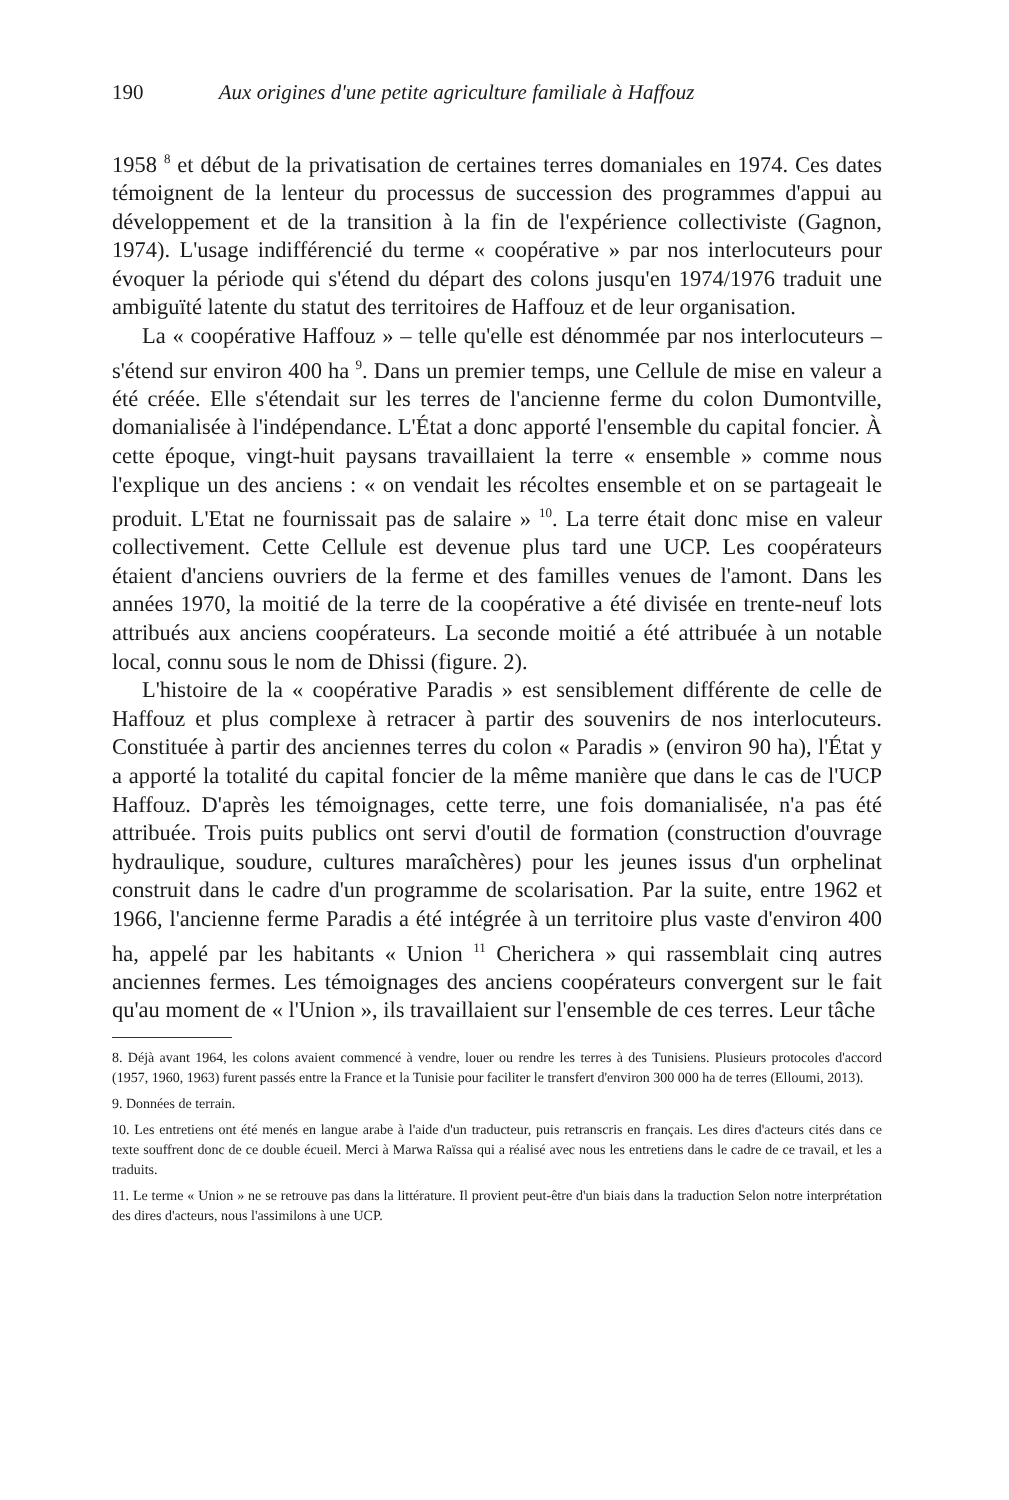190 Aux origines d'une petite agriculture familiale à Haffouz
1958 <sup>8</sup> et début de la privatisation de certaines terres domaniales en 1974. Ces dates témoignent de la lenteur du processus de succession des programmes d'appui au développement et de la transition à la fin de l'expérience collectiviste (Gagnon, 1974). L'usage indifférencié du terme « coopérative » par nos interlocuteurs pour évoquer la période qui s'étend du départ des colons jusqu'en 1974/1976 traduit une ambiguïté latente du statut des territoires de Haffouz et de leur organisation.
La « coopérative Haffouz » – telle qu'elle est dénommée par nos interlocuteurs – s'étend sur environ 400 ha <sup>9</sup>. Dans un premier temps, une Cellule de mise en valeur a été créée. Elle s'étendait sur les terres de l'ancienne ferme du colon Dumontville, domanialisée à l'indépendance. L'État a donc apporté l'ensemble du capital foncier. À cette époque, vingt-huit paysans travaillaient la terre « ensemble » comme nous l'explique un des anciens : « on vendait les récoltes ensemble et on se partageait le produit. L'Etat ne fournissait pas de salaire » <sup>10</sup>. La terre était donc mise en valeur collectivement. Cette Cellule est devenue plus tard une UCP. Les coopérateurs étaient d'anciens ouvriers de la ferme et des familles venues de l'amont. Dans les années 1970, la moitié de la terre de la coopérative a été divisée en trente-neuf lots attribués aux anciens coopérateurs. La seconde moitié a été attribuée à un notable local, connu sous le nom de Dhissi (figure. 2).
L'histoire de la « coopérative Paradis » est sensiblement différente de celle de Haffouz et plus complexe à retracer à partir des souvenirs de nos interlocuteurs. Constituée à partir des anciennes terres du colon « Paradis » (environ 90 ha), l'État y a apporté la totalité du capital foncier de la même manière que dans le cas de l'UCP Haffouz. D'après les témoignages, cette terre, une fois domanialisée, n'a pas été attribuée. Trois puits publics ont servi d'outil de formation (construction d'ouvrage hydraulique, soudure, cultures maraîchères) pour les jeunes issus d'un orphelinat construit dans le cadre d'un programme de scolarisation. Par la suite, entre 1962 et 1966, l'ancienne ferme Paradis a été intégrée à un territoire plus vaste d'environ 400 ha, appelé par les habitants « Union <sup>11</sup> Cherichera » qui rassemblait cinq autres anciennes fermes. Les témoignages des anciens coopérateurs convergent sur le fait qu'au moment de « l'Union », ils travaillaient sur l'ensemble de ces terres. Leur tâche
8. Déjà avant 1964, les colons avaient commencé à vendre, louer ou rendre les terres à des Tunisiens. Plusieurs protocoles d'accord (1957, 1960, 1963) furent passés entre la France et la Tunisie pour faciliter le transfert d'environ 300 000 ha de terres (Elloumi, 2013).
9. Données de terrain.
10. Les entretiens ont été menés en langue arabe à l'aide d'un traducteur, puis retranscris en français. Les dires d'acteurs cités dans ce texte souffrent donc de ce double écueil. Merci à Marwa Raïssa qui a réalisé avec nous les entretiens dans le cadre de ce travail, et les a traduits.
11. Le terme « Union » ne se retrouve pas dans la littérature. Il provient peut-être d'un biais dans la traduction Selon notre interprétation des dires d'acteurs, nous l'assimilons à une UCP.